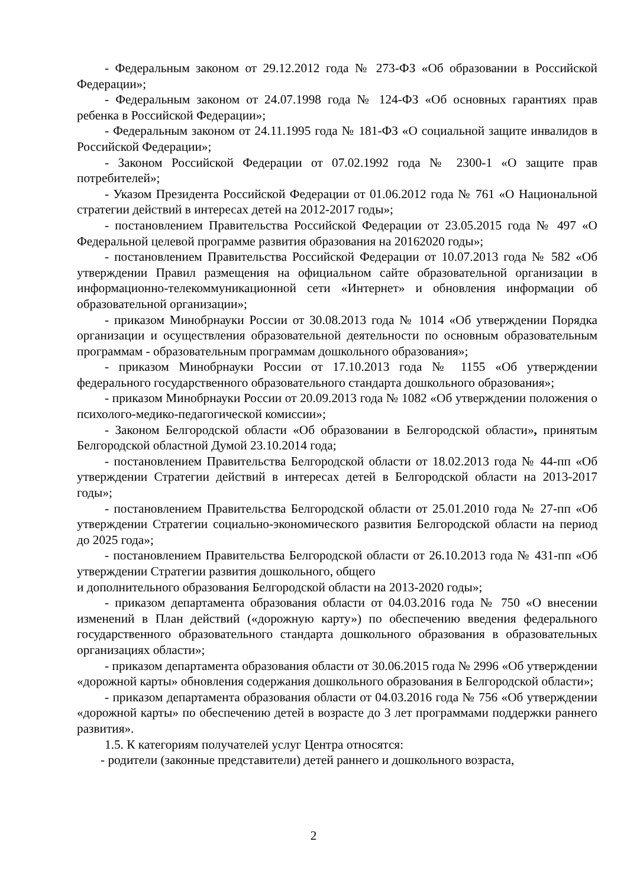- Федеральным законом от 29.12.2012 года № 273-ФЗ «Об образовании в Российской Федерации»;
- Федеральным законом от 24.07.1998 года № 124-ФЗ «Об основных гарантиях прав ребенка в Российской Федерации»;
- Федеральным законом от 24.11.1995 года № 181-ФЗ «О социальной защите инвалидов в Российской Федерации»;
- Законом Российской Федерации от 07.02.1992 года № 2300-1 «О защите прав потребителей»;
- Указом Президента Российской Федерации от 01.06.2012 года № 761 «О Национальной стратегии действий в интересах детей на 2012-2017 годы»;
- постановлением Правительства Российской Федерации от 23.05.2015 года № 497 «О Федеральной целевой программе развития образования на 20162020 годы»;
- постановлением Правительства Российской Федерации от 10.07.2013 года № 582 «Об утверждении Правил размещения на официальном сайте образовательной организации в информационно-телекоммуникационной сети «Интернет» и обновления информации об образовательной организации»;
- приказом Минобрнауки России от 30.08.2013 года № 1014 «Об утверждении Порядка организации и осуществления образовательной деятельности по основным образовательным программам - образовательным программам дошкольного образования»;
- приказом Минобрнауки России от 17.10.2013 года № 1155 «Об утверждении федерального государственного образовательного стандарта дошкольного образования»;
- приказом Минобрнауки России от 20.09.2013 года № 1082 «Об утверждении положения о психолого-медико-педагогической комиссии»;
- Законом Белгородской области «Об образовании в Белгородской области», принятым Белгородской областной Думой 23.10.2014 года;
- постановлением Правительства Белгородской области от 18.02.2013 года № 44-пп «Об утверждении Стратегии действий в интересах детей в Белгородской области на 2013-2017 годы»;
- постановлением Правительства Белгородской области от 25.01.2010 года № 27-пп «Об утверждении Стратегии социально-экономического развития Белгородской области на период до 2025 года»;
- постановлением Правительства Белгородской области от 26.10.2013 года № 431-пп «Об утверждении Стратегии развития дошкольного, общего
и дополнительного образования Белгородской области на 2013-2020 годы»;
- приказом департамента образования области от 04.03.2016 года № 750 «О внесении изменений в План действий («дорожную карту») по обеспечению введения федерального государственного образовательного стандарта дошкольного образования в образовательных организациях области»;
- приказом департамента образования области от 30.06.2015 года № 2996 «Об утверждении «дорожной карты» обновления содержания дошкольного образования в Белгородской области»;
- приказом департамента образования области от 04.03.2016 года № 756 «Об утверждении «дорожной карты» по обеспечению детей в возрасте до 3 лет программами поддержки раннего развития».
1.5. К категориям получателей услуг Центра относятся:
- родители (законные представители) детей раннего и дошкольного возраста,
2